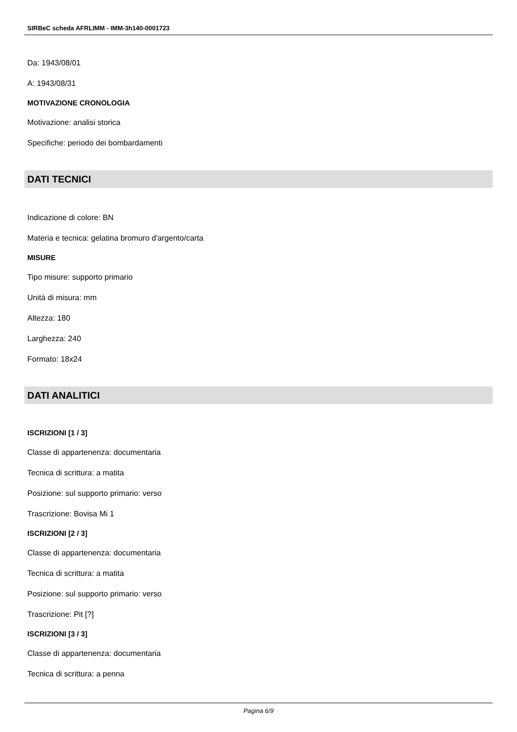SIRBeC scheda AFRLIMM - IMM-3h140-0001723
Da: 1943/08/01
A: 1943/08/31
MOTIVAZIONE CRONOLOGIA
Motivazione: analisi storica
Specifiche: periodo dei bombardamenti
DATI TECNICI
Indicazione di colore: BN
Materia e tecnica: gelatina bromuro d'argento/carta
MISURE
Tipo misure: supporto primario
Unità di misura: mm
Altezza: 180
Larghezza: 240
Formato: 18x24
DATI ANALITICI
ISCRIZIONI [1 / 3]
Classe di appartenenza: documentaria
Tecnica di scrittura: a matita
Posizione: sul supporto primario: verso
Trascrizione: Bovisa Mi 1
ISCRIZIONI [2 / 3]
Classe di appartenenza: documentaria
Tecnica di scrittura: a matita
Posizione: sul supporto primario: verso
Trascrizione: Pit [?]
ISCRIZIONI [3 / 3]
Classe di appartenenza: documentaria
Tecnica di scrittura: a penna
Pagina 6/9